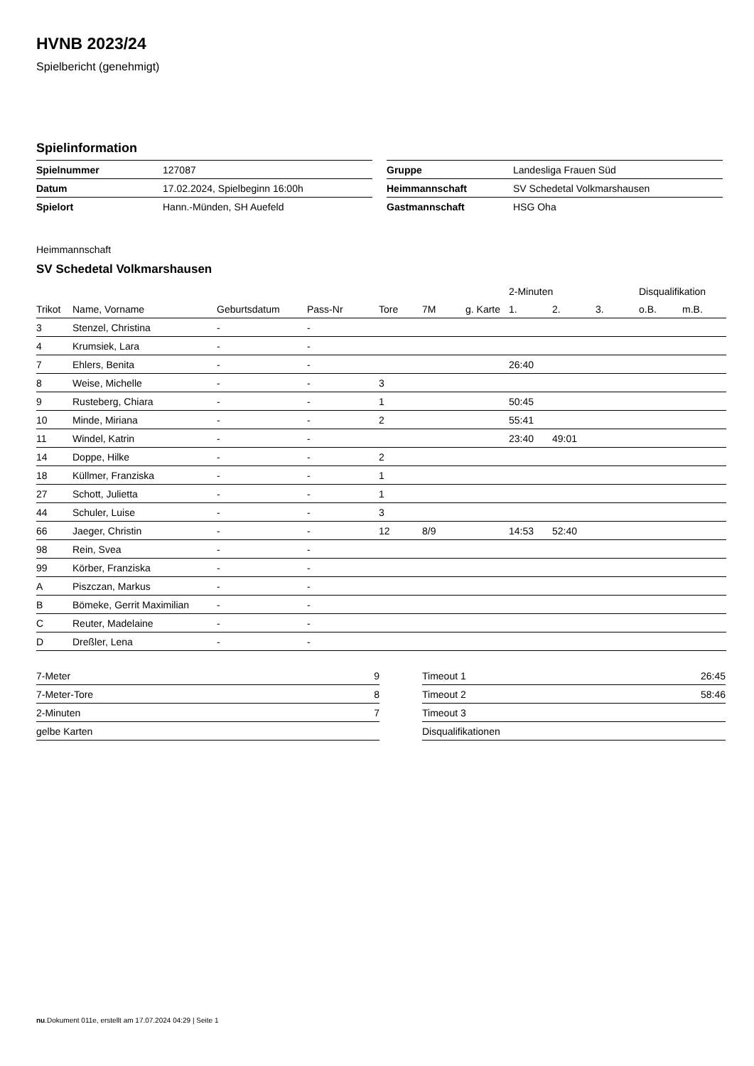HVNB 2023/24
Spielbericht (genehmigt)
Spielinformation
| Spielnummer | 127087 |
| Datum | 17.02.2024, Spielbeginn 16:00h |
| Spielort | Hann.-Münden, SH Auefeld |
| Gruppe | Landesliga Frauen Süd |
| Heimmannschaft | SV Schedetal Volkmarshausen |
| Gastmannschaft | HSG Oha |
Heimmannschaft
SV Schedetal Volkmarshausen
| | | | | | | | 2-Minuten | | | Disqualifikation | |
| --- | --- | --- | --- | --- | --- | --- | --- | --- | --- | --- | --- |
| Trikot | Name, Vorname | Geburtsdatum | Pass-Nr | Tore | 7M | g. Karte | 1. | 2. | 3. | o.B. | m.B. |
| 3 | Stenzel, Christina | - | - | | | | | | | | |
| 4 | Krumsiek, Lara | - | - | | | | | | | | |
| 7 | Ehlers, Benita | - | - | | | | 26:40 | | | | |
| 8 | Weise, Michelle | - | - | 3 | | | | | | | |
| 9 | Rusteberg, Chiara | - | - | 1 | | | 50:45 | | | | |
| 10 | Minde, Miriana | - | - | 2 | | | 55:41 | | | | |
| 11 | Windel, Katrin | - | - | | | | 23:40 | 49:01 | | | |
| 14 | Doppe, Hilke | - | - | 2 | | | | | | | |
| 18 | Küllmer, Franziska | - | - | 1 | | | | | | | |
| 27 | Schott, Julietta | - | - | 1 | | | | | | | |
| 44 | Schuler, Luise | - | - | 3 | | | | | | | |
| 66 | Jaeger, Christin | - | - | 12 | 8/9 | | 14:53 | 52:40 | | | |
| 98 | Rein, Svea | - | - | | | | | | | | |
| 99 | Körber, Franziska | - | - | | | | | | | | |
| A | Piszczan, Markus | - | - | | | | | | | | |
| B | Bömeke, Gerrit Maximilian | - | - | | | | | | | | |
| C | Reuter, Madelaine | - | - | | | | | | | | |
| D | Dreßler, Lena | - | - | | | | | | | | |
| 7-Meter | 9 |
| 7-Meter-Tore | 8 |
| 2-Minuten | 7 |
| gelbe Karten | |
| Timeout 1 | 26:45 |
| Timeout 2 | 58:46 |
| Timeout 3 | |
| Disqualifikationen | |
nu.Dokument 011e, erstellt am 17.07.2024 04:29 | Seite 1